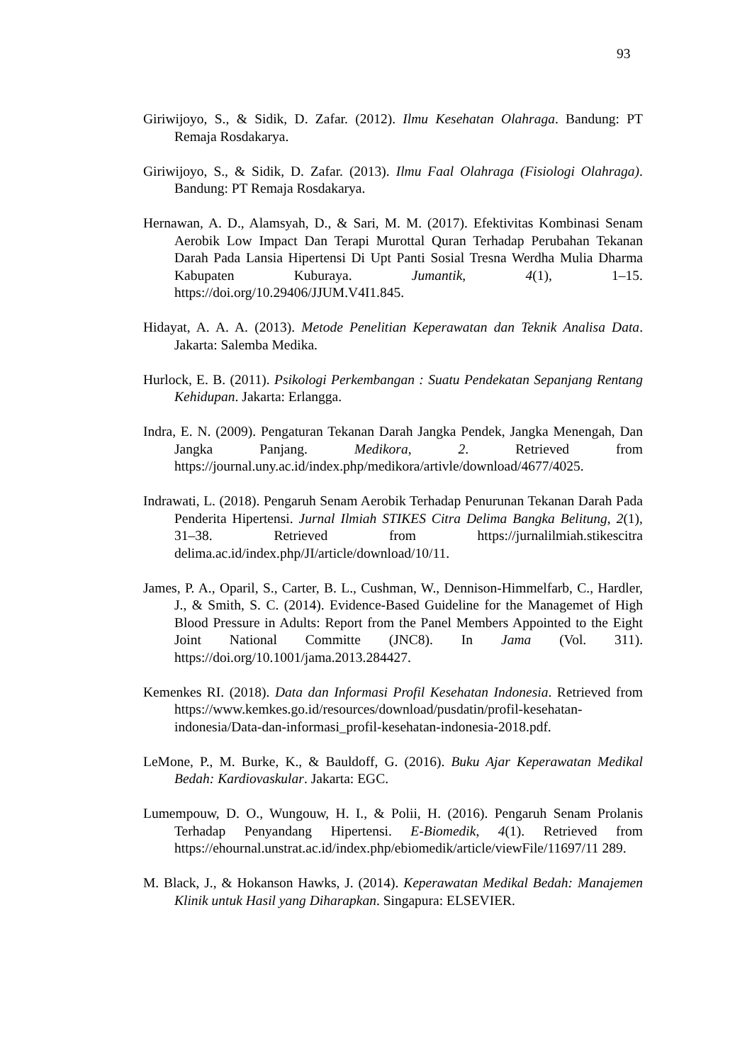93
Giriwijoyo, S., & Sidik, D. Zafar. (2012). Ilmu Kesehatan Olahraga. Bandung: PT Remaja Rosdakarya.
Giriwijoyo, S., & Sidik, D. Zafar. (2013). Ilmu Faal Olahraga (Fisiologi Olahraga). Bandung: PT Remaja Rosdakarya.
Hernawan, A. D., Alamsyah, D., & Sari, M. M. (2017). Efektivitas Kombinasi Senam Aerobik Low Impact Dan Terapi Murottal Quran Terhadap Perubahan Tekanan Darah Pada Lansia Hipertensi Di Upt Panti Sosial Tresna Werdha Mulia Dharma Kabupaten Kuburaya. Jumantik, 4(1), 1–15. https://doi.org/10.29406/JJUM.V4I1.845.
Hidayat, A. A. A. (2013). Metode Penelitian Keperawatan dan Teknik Analisa Data. Jakarta: Salemba Medika.
Hurlock, E. B. (2011). Psikologi Perkembangan : Suatu Pendekatan Sepanjang Rentang Kehidupan. Jakarta: Erlangga.
Indra, E. N. (2009). Pengaturan Tekanan Darah Jangka Pendek, Jangka Menengah, Dan Jangka Panjang. Medikora, 2. Retrieved from https://journal.uny.ac.id/index.php/medikora/artivle/download/4677/4025.
Indrawati, L. (2018). Pengaruh Senam Aerobik Terhadap Penurunan Tekanan Darah Pada Penderita Hipertensi. Jurnal Ilmiah STIKES Citra Delima Bangka Belitung, 2(1), 31–38. Retrieved from https://jurnalilmiah.stikescitra delima.ac.id/index.php/JI/article/download/10/11.
James, P. A., Oparil, S., Carter, B. L., Cushman, W., Dennison-Himmelfarb, C., Hardler, J., & Smith, S. C. (2014). Evidence-Based Guideline for the Managemet of High Blood Pressure in Adults: Report from the Panel Members Appointed to the Eight Joint National Committe (JNC8). In Jama (Vol. 311). https://doi.org/10.1001/jama.2013.284427.
Kemenkes RI. (2018). Data dan Informasi Profil Kesehatan Indonesia. Retrieved from https://www.kemkes.go.id/resources/download/pusdatin/profil-kesehatan-indonesia/Data-dan-informasi_profil-kesehatan-indonesia-2018.pdf.
LeMone, P., M. Burke, K., & Bauldoff, G. (2016). Buku Ajar Keperawatan Medikal Bedah: Kardiovaskular. Jakarta: EGC.
Lumempouw, D. O., Wungouw, H. I., & Polii, H. (2016). Pengaruh Senam Prolanis Terhadap Penyandang Hipertensi. E-Biomedik, 4(1). Retrieved from https://ehournal.unstrat.ac.id/index.php/ebiomedik/article/viewFile/11697/11 289.
M. Black, J., & Hokanson Hawks, J. (2014). Keperawatan Medikal Bedah: Manajemen Klinik untuk Hasil yang Diharapkan. Singapura: ELSEVIER.